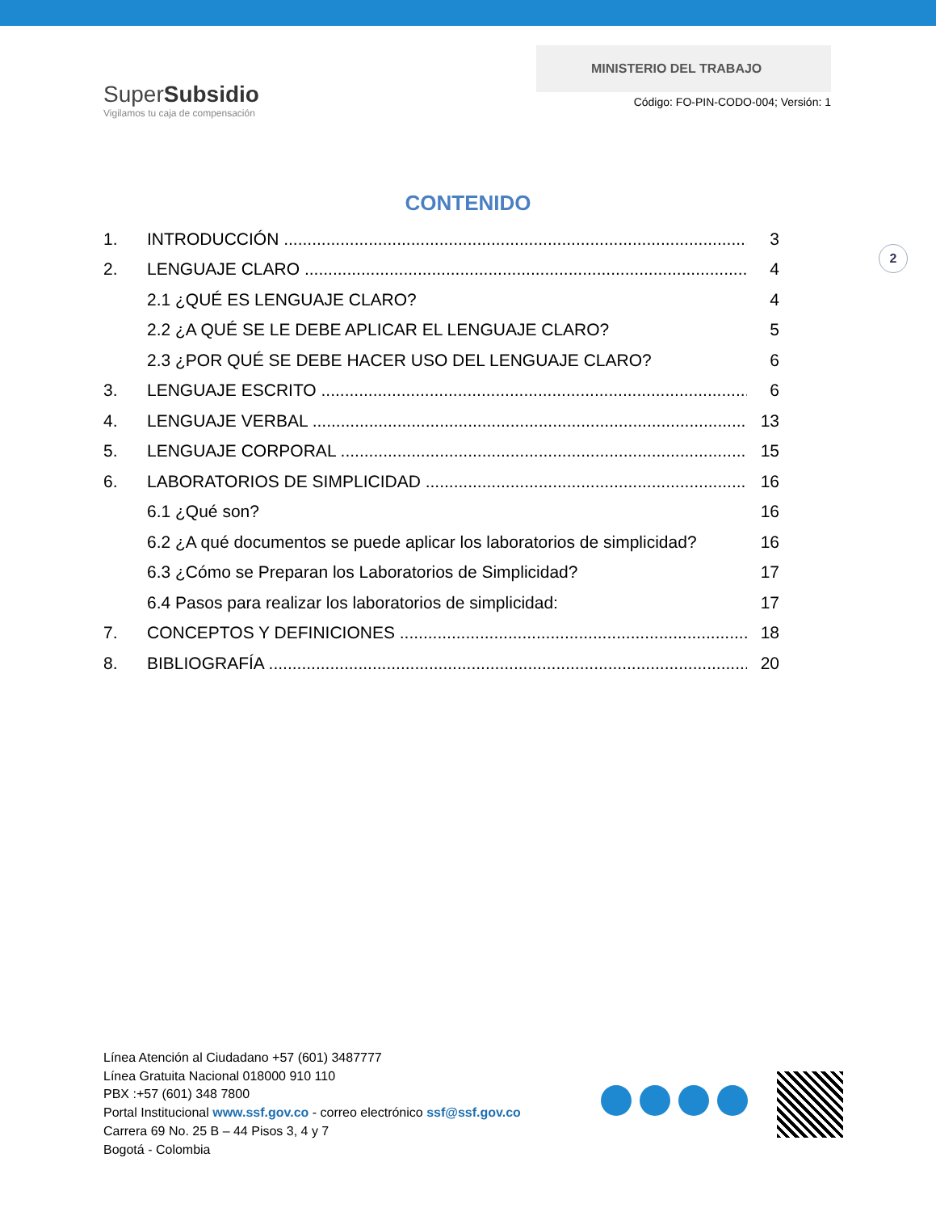SuperSubsidio
Vigilamos tu caja de compensación
MINISTERIO DEL TRABAJO
Código: FO-PIN-CODO-004; Versión: 1
CONTENIDO
1. INTRODUCCIÓN 3
2. LENGUAJE CLARO 4
2.1 ¿QUÉ ES LENGUAJE CLARO? 4
2.2 ¿A QUÉ SE LE DEBE APLICAR EL LENGUAJE CLARO? 5
2.3 ¿POR QUÉ SE DEBE HACER USO DEL LENGUAJE CLARO? 6
3. LENGUAJE ESCRITO 6
4. LENGUAJE VERBAL 13
5. LENGUAJE CORPORAL 15
6. LABORATORIOS DE SIMPLICIDAD 16
6.1 ¿Qué son? 16
6.2 ¿A qué documentos se puede aplicar los laboratorios de simplicidad? 16
6.3 ¿Cómo se Preparan los Laboratorios de Simplicidad? 17
6.4 Pasos para realizar los laboratorios de simplicidad: 17
7. CONCEPTOS Y DEFINICIONES 18
8. BIBLIOGRAFÍA 20
2
Línea Atención al Ciudadano +57 (601) 3487777
Línea Gratuita Nacional 018000 910 110
PBX :+57 (601) 348 7800
Portal Institucional www.ssf.gov.co - correo electrónico ssf@ssf.gov.co
Carrera 69 No. 25 B – 44 Pisos 3, 4 y 7
Bogotá - Colombia